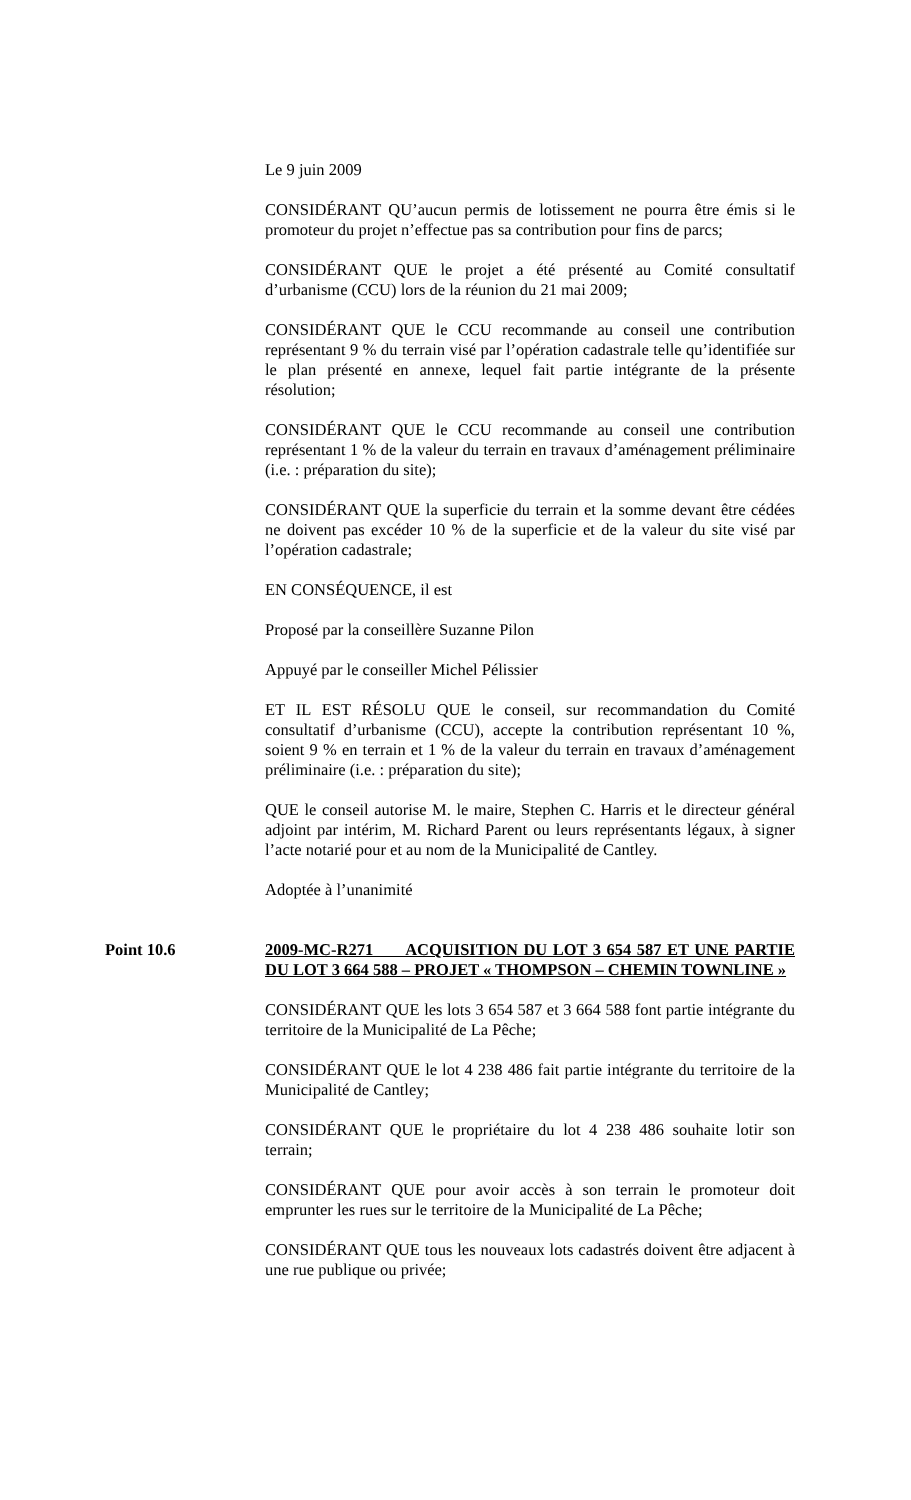Le 9 juin 2009
CONSIDÉRANT QU’aucun permis de lotissement ne pourra être émis si le promoteur du projet n’effectue pas sa contribution pour fins de parcs;
CONSIDÉRANT QUE le projet a été présenté au Comité consultatif d’urbanisme (CCU) lors de la réunion du 21 mai 2009;
CONSIDÉRANT QUE le CCU recommande au conseil une contribution représentant 9 % du terrain visé par l’opération cadastrale telle qu’identifiée sur le plan présenté en annexe, lequel fait partie intégrante de la présente résolution;
CONSIDÉRANT QUE le CCU recommande au conseil une contribution représentant 1 % de la valeur du terrain en travaux d’aménagement préliminaire (i.e. : préparation du site);
CONSIDÉRANT QUE la superficie du terrain et la somme devant être cédées ne doivent pas excéder 10 % de la superficie et de la valeur du site visé par l’opération cadastrale;
EN CONSÉQUENCE, il est
Proposé par la conseillère Suzanne Pilon
Appuyé par le conseiller Michel Pélissier
ET IL EST RÉSOLU QUE le conseil, sur recommandation du Comité consultatif d’urbanisme (CCU), accepte la contribution représentant 10 %, soient 9 % en terrain et 1 % de la valeur du terrain en travaux d’aménagement préliminaire (i.e. : préparation du site);
QUE le conseil autorise M. le maire, Stephen C. Harris et le directeur général adjoint par intérim, M. Richard Parent ou leurs représentants légaux, à signer l’acte notarié pour et au nom de la Municipalité de Cantley.
Adoptée à l’unanimité
Point 10.6 2009-MC-R271 ACQUISITION DU LOT 3 654 587 ET UNE PARTIE DU LOT 3 664 588 – PROJET « THOMPSON – CHEMIN TOWNLINE »
CONSIDÉRANT QUE les lots 3 654 587 et 3 664 588 font partie intégrante du territoire de la Municipalité de La Pêche;
CONSIDÉRANT QUE le lot 4 238 486 fait partie intégrante du territoire de la Municipalité de Cantley;
CONSIDÉRANT QUE le propriétaire du lot 4 238 486 souhaite lotir son terrain;
CONSIDÉRANT QUE pour avoir accès à son terrain le promoteur doit emprunter les rues sur le territoire de la Municipalité de La Pêche;
CONSIDÉRANT QUE tous les nouveaux lots cadastrés doivent être adjacent à une rue publique ou privée;